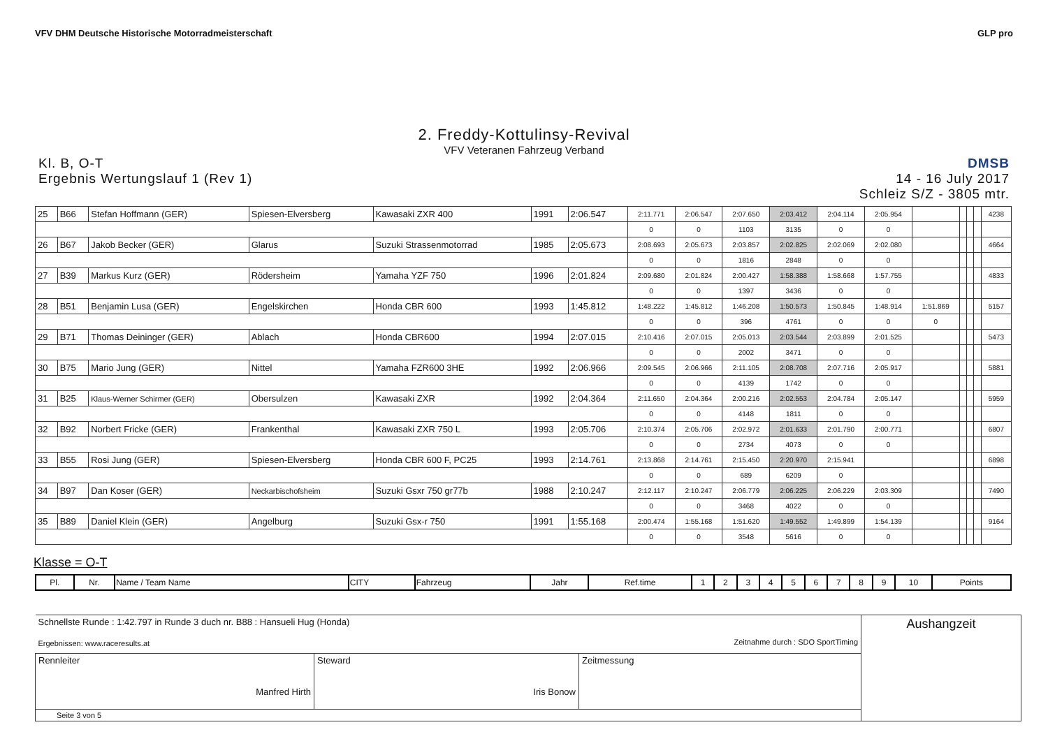VFV DHM Deutsche Historische Motorradmeisterschaft
GLP pro
2. Freddy-Kottulinsy-Revival
VFV Veteranen Fahrzeug Verband
Kl. B, O-T
Ergebnis Wertungslauf 1 (Rev 1)
DMSB
14 - 16 July 2017
Schleiz S/Z - 3805 mtr.
| 25 | B66 | Stefan Hoffmann (GER) | Spiesen-Elversberg | Kawasaki ZXR 400 | 1991 | 2:06.547 | 2:11.771 | 2:06.547 | 2:07.650 | 2:03.412 | 2:04.114 | 2:05.954 | | | | | 4238 |
| | | | | | | | 0 | 0 | 1103 | 3135 | 0 | 0 | | | | | |
| 26 | B67 | Jakob Becker (GER) | Glarus | Suzuki Strassenmotorrad | 1985 | 2:05.673 | 2:08.693 | 2:05.673 | 2:03.857 | 2:02.825 | 2:02.069 | 2:02.080 | | | | | 4664 |
| | | | | | | | 0 | 0 | 1816 | 2848 | 0 | 0 | | | | | |
| 27 | B39 | Markus Kurz (GER) | Rödersheim | Yamaha YZF 750 | 1996 | 2:01.824 | 2:09.680 | 2:01.824 | 2:00.427 | 1:58.388 | 1:58.668 | 1:57.755 | | | | | 4833 |
| | | | | | | | 0 | 0 | 1397 | 3436 | 0 | 0 | | | | | |
| 28 | B51 | Benjamin Lusa (GER) | Engelskirchen | Honda CBR 600 | 1993 | 1:45.812 | 1:48.222 | 1:45.812 | 1:46.208 | 1:50.573 | 1:50.845 | 1:48.914 | 1:51.869 | | | | 5157 |
| | | | | | | | 0 | 0 | 396 | 4761 | 0 | 0 | 0 | | | | |
| 29 | B71 | Thomas Deininger (GER) | Ablach | Honda CBR600 | 1994 | 2:07.015 | 2:10.416 | 2:07.015 | 2:05.013 | 2:03.544 | 2:03.899 | 2:01.525 | | | | | 5473 |
| | | | | | | | 0 | 0 | 2002 | 3471 | 0 | 0 | | | | | |
| 30 | B75 | Mario Jung (GER) | Nittel | Yamaha FZR600 3HE | 1992 | 2:06.966 | 2:09.545 | 2:06.966 | 2:11.105 | 2:08.708 | 2:07.716 | 2:05.917 | | | | | 5881 |
| | | | | | | | 0 | 0 | 4139 | 1742 | 0 | 0 | | | | | |
| 31 | B25 | Klaus-Werner Schirmer (GER) | Obersulzen | Kawasaki ZXR | 1992 | 2:04.364 | 2:11.650 | 2:04.364 | 2:00.216 | 2:02.553 | 2:04.784 | 2:05.147 | | | | | 5959 |
| | | | | | | | 0 | 0 | 4148 | 1811 | 0 | 0 | | | | | |
| 32 | B92 | Norbert Fricke (GER) | Frankenthal | Kawasaki ZXR 750 L | 1993 | 2:05.706 | 2:10.374 | 2:05.706 | 2:02.972 | 2:01.633 | 2:01.790 | 2:00.771 | | | | | 6807 |
| | | | | | | | 0 | 0 | 2734 | 4073 | 0 | 0 | | | | | |
| 33 | B55 | Rosi Jung (GER) | Spiesen-Elversberg | Honda CBR 600 F, PC25 | 1993 | 2:14.761 | 2:13.868 | 2:14.761 | 2:15.450 | 2:20.970 | 2:15.941 | | | | | | 6898 |
| | | | | | | | 0 | 0 | 689 | 6209 | 0 | | | | | | |
| 34 | B97 | Dan Koser (GER) | Neckarbischofsheim | Suzuki Gsxr 750 gr77b | 1988 | 2:10.247 | 2:12.117 | 2:10.247 | 2:06.779 | 2:06.225 | 2:06.229 | 2:03.309 | | | | | 7490 |
| | | | | | | | 0 | 0 | 3468 | 4022 | 0 | 0 | | | | | |
| 35 | B89 | Daniel Klein (GER) | Angelburg | Suzuki Gsx-r 750 | 1991 | 1:55.168 | 2:00.474 | 1:55.168 | 1:51.620 | 1:49.552 | 1:49.899 | 1:54.139 | | | | | 9164 |
| | | | | | | | 0 | 0 | 3548 | 5616 | 0 | 0 | | | | | |
Klasse = O-T
| Pl. | Nr. | Name / Team Name | CITY | Fahrzeug | Jahr | Ref.time | 1 | 2 | 3 | 4 | 5 | 6 | 7 | 8 | 9 | 10 | Points |
| Schnellste Runde : 1:42.797 in Runde 3 duch nr. B88 : Hansueli Hug (Honda) Ergebnissen: www.raceresults.at Zeitnahme durch : SDO SportTiming | | | Aushangzeit |
| Rennleiter Manfred Hirth | Steward Iris Bonow | Zeitmessung | |
| Seite 3 von 5 | | | |